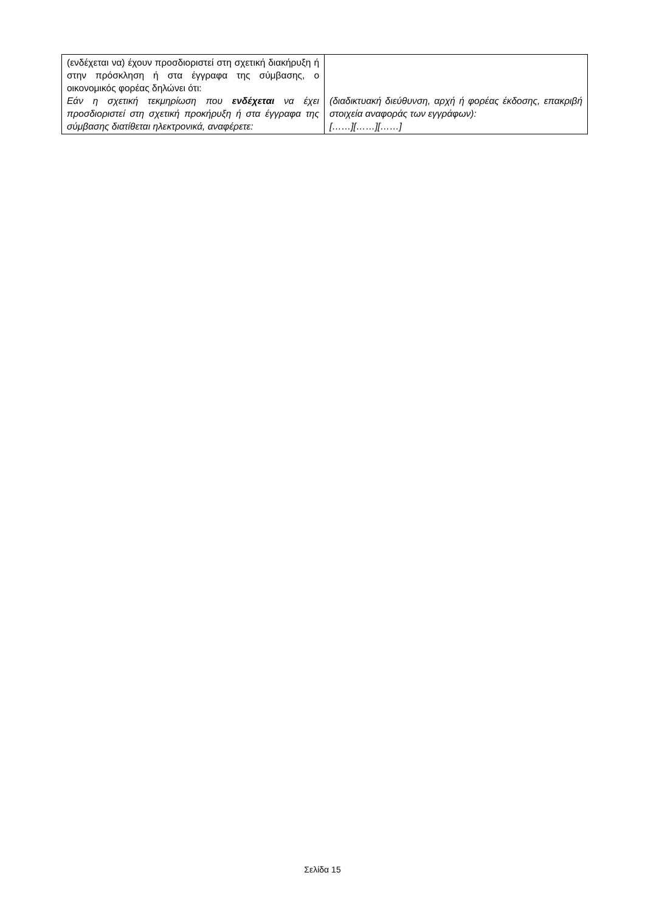| (ενδέχεται να) έχουν προσδιοριστεί στη σχετική διακήρυξη ή στην πρόσκληση ή στα έγγραφα της σύμβασης, ο οικονομικός φορέας δηλώνει ότι: Εάν η σχετική τεκμηρίωση που ενδέχεται να έχει προσδιοριστεί στη σχετική προκήρυξη ή στα έγγραφα της σύμβασης διατίθεται ηλεκτρονικά, αναφέρετε: | (διαδικτυακή διεύθυνση, αρχή ή φορέας έκδοσης, επακριβή στοιχεία αναφοράς των εγγράφων): [……][……][……] |
Σελίδα 15